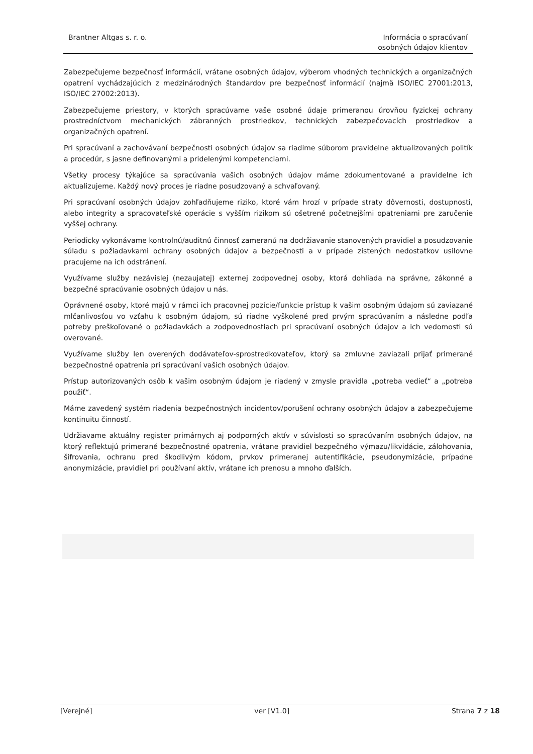Brantner Altgas s. r. o. Informácia o spracúvaní
osobných údajov klientov
Zabezpečujeme bezpečnosť informácií, vrátane osobných údajov, výberom vhodných technických a organizačných opatrení vychádzajúcich z medzinárodných štandardov pre bezpečnosť informácií (najmä ISO/IEC 27001:2013, ISO/IEC 27002:2013).
Zabezpečujeme priestory, v ktorých spracúvame vaše osobné údaje primeranou úrovňou fyzickej ochrany prostredníctvom mechanických zábranných prostriedkov, technických zabezpečovacích prostriedkov a organizačných opatrení.
Pri spracúvaní a zachovávaní bezpečnosti osobných údajov sa riadime súborom pravidelne aktualizovaných politík a procedúr, s jasne definovanými a pridelenými kompetenciami.
Všetky procesy týkajúce sa spracúvania vašich osobných údajov máme zdokumentované a pravidelne ich aktualizujeme. Každý nový proces je riadne posudzovaný a schvaľovaný.
Pri spracúvaní osobných údajov zohľadňujeme riziko, ktoré vám hrozí v prípade straty dôvernosti, dostupnosti, alebo integrity a spracovateľské operácie s vyšším rizikom sú ošetrené početnejšími opatreniami pre zaručenie vyššej ochrany.
Periodicky vykonávame kontrolnú/auditnú činnosť zameranú na dodržiavanie stanovených pravidiel a posudzovanie súladu s požiadavkami ochrany osobných údajov a bezpečnosti a v prípade zistených nedostatkov usilovne pracujeme na ich odstránení.
Využívame služby nezávislej (nezaujatej) externej zodpovednej osoby, ktorá dohliada na správne, zákonné a bezpečné spracúvanie osobných údajov u nás.
Oprávnené osoby, ktoré majú v rámci ich pracovnej pozície/funkcie prístup k vašim osobným údajom sú zaviazané mlčanlivosťou vo vzťahu k osobným údajom, sú riadne vyškolené pred prvým spracúvaním a následne podľa potreby preškoľované o požiadavkách a zodpovednostiach pri spracúvaní osobných údajov a ich vedomosti sú overované.
Využívame služby len overených dodávateľov-sprostredkovateľov, ktorý sa zmluvne zaviazali prijať primerané bezpečnostné opatrenia pri spracúvaní vašich osobných údajov.
Prístup autorizovaných osôb k vašim osobným údajom je riadený v zmysle pravidla „potreba vedieť“ a „potreba použiť“.
Máme zavedený systém riadenia bezpečnostných incidentov/porušení ochrany osobných údajov a zabezpečujeme kontinuitu činností.
Udržiavame aktuálny register primárnych aj podporných aktív v súvislosti so spracúvaním osobných údajov, na ktorý reflektujú primerané bezpečnostné opatrenia, vrátane pravidiel bezpečného výmazu/likvidácie, zálohovania, šifrovania, ochranu pred škodlivým kódom, prvkov primeranej autentifikácie, pseudonymizácie, prípadne anonymizácie, pravidiel pri používaní aktív, vrátane ich prenosu a mnoho ďalších.
[Verejné] ver [V1.0] Strana 7 z 18